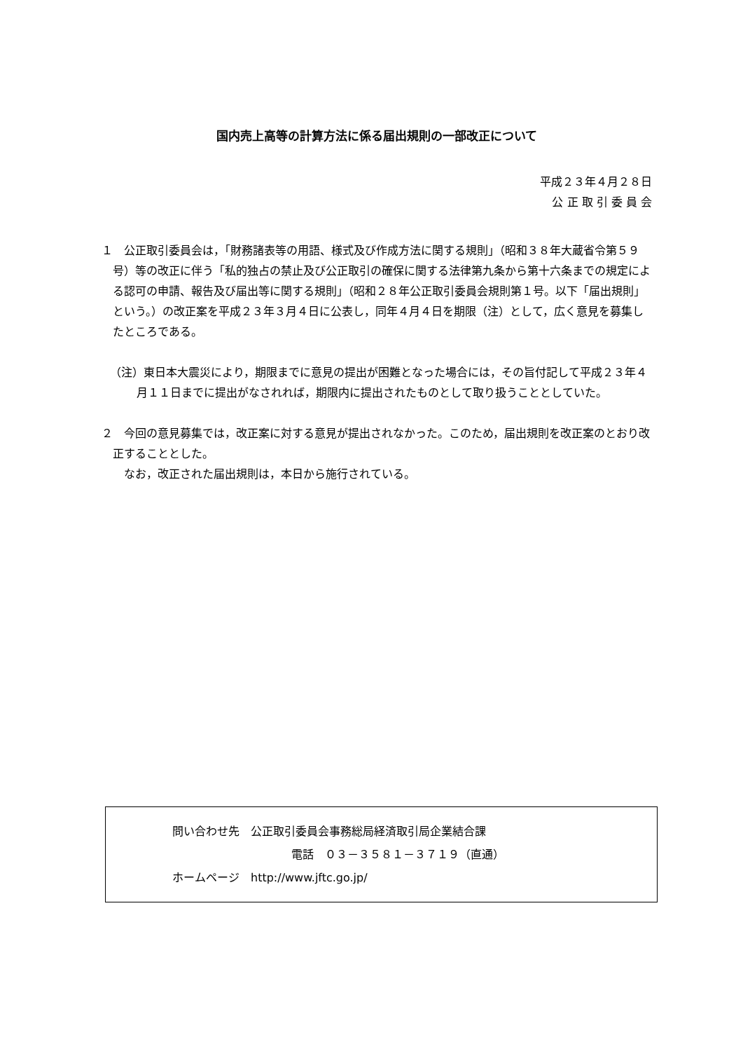国内売上高等の計算方法に係る届出規則の一部改正について
平成２３年４月２８日
公 正 取 引 委 員 会
１　公正取引委員会は，「財務諸表等の用語、様式及び作成方法に関する規則」（昭和３８年大蔵省令第５９号）等の改正に伴う「私的独占の禁止及び公正取引の確保に関する法律第九条から第十六条までの規定による認可の申請、報告及び届出等に関する規則」（昭和２８年公正取引委員会規則第１号。以下「届出規則」という。）の改正案を平成２３年３月４日に公表し，同年４月４日を期限（注）として，広く意見を募集したところである。
（注）東日本大震災により，期限までに意見の提出が困難となった場合には，その旨付記して平成２３年４月１１日までに提出がなされれば，期限内に提出されたものとして取り扱うこととしていた。
２　今回の意見募集では，改正案に対する意見が提出されなかった。このため，届出規則を改正案のとおり改正することとした。
　　なお，改正された届出規則は，本日から施行されている。
問い合わせ先　公正取引委員会事務総局経済取引局企業結合課
電話　０３－３５８１－３７１９（直通）
ホームページ　http://www.jftc.go.jp/